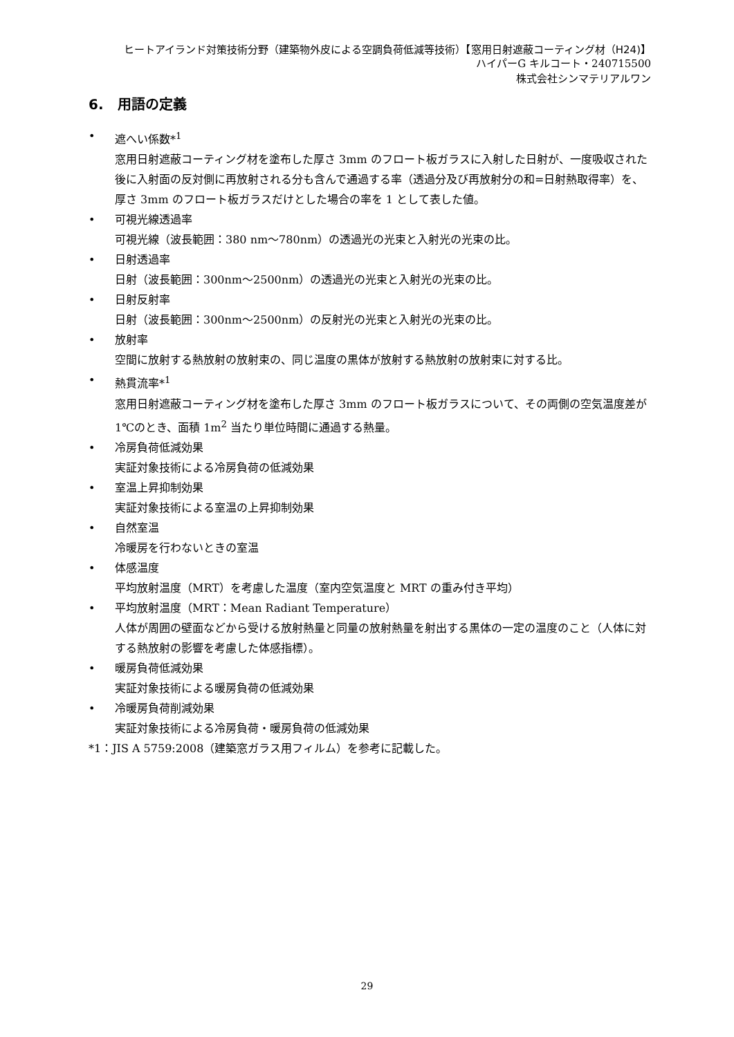ヒートアイランド対策技術分野（建築物外皮による空調負荷低減等技術）【窓用日射遮蔽コーティング材（H24)】
ハイパーG キルコート・240715500
株式会社シンマテリアルワン
6.　用語の定義
• 遮へい係数*<sup>1</sup>
窓用日射遮蔽コーティング材を塗布した厚さ 3mm のフロート板ガラスに入射した日射が、一度吸収された後に入射面の反対側に再放射される分も含んで通過する率（透過分及び再放射分の和=日射熱取得率）を、厚さ 3mm のフロート板ガラスだけとした場合の率を 1 として表した値。
• 可視光線透過率
可視光線（波長範囲：380 nm～780nm）の透過光の光束と入射光の光束の比。
• 日射透過率
日射（波長範囲：300nm～2500nm）の透過光の光束と入射光の光束の比。
• 日射反射率
日射（波長範囲：300nm～2500nm）の反射光の光束と入射光の光束の比。
• 放射率
空間に放射する熱放射の放射束の、同じ温度の黒体が放射する熱放射の放射束に対する比。
• 熱貫流率*<sup>1</sup>
窓用日射遮蔽コーティング材を塗布した厚さ 3mm のフロート板ガラスについて、その両側の空気温度差が 1℃のとき、面積 1m<sup>2</sup> 当たり単位時間に通過する熱量。
• 冷房負荷低減効果
実証対象技術による冷房負荷の低減効果
• 室温上昇抑制効果
実証対象技術による室温の上昇抑制効果
• 自然室温
冷暖房を行わないときの室温
• 体感温度
平均放射温度（MRT）を考慮した温度（室内空気温度と MRT の重み付き平均）
• 平均放射温度（MRT：Mean Radiant Temperature）
人体が周囲の壁面などから受ける放射熱量と同量の放射熱量を射出する黒体の一定の温度のこと（人体に対する熱放射の影響を考慮した体感指標）。
• 暖房負荷低減効果
実証対象技術による暖房負荷の低減効果
• 冷暖房負荷削減効果
実証対象技術による冷房負荷・暖房負荷の低減効果
*1：JIS A 5759:2008（建築窓ガラス用フィルム）を参考に記載した。
29